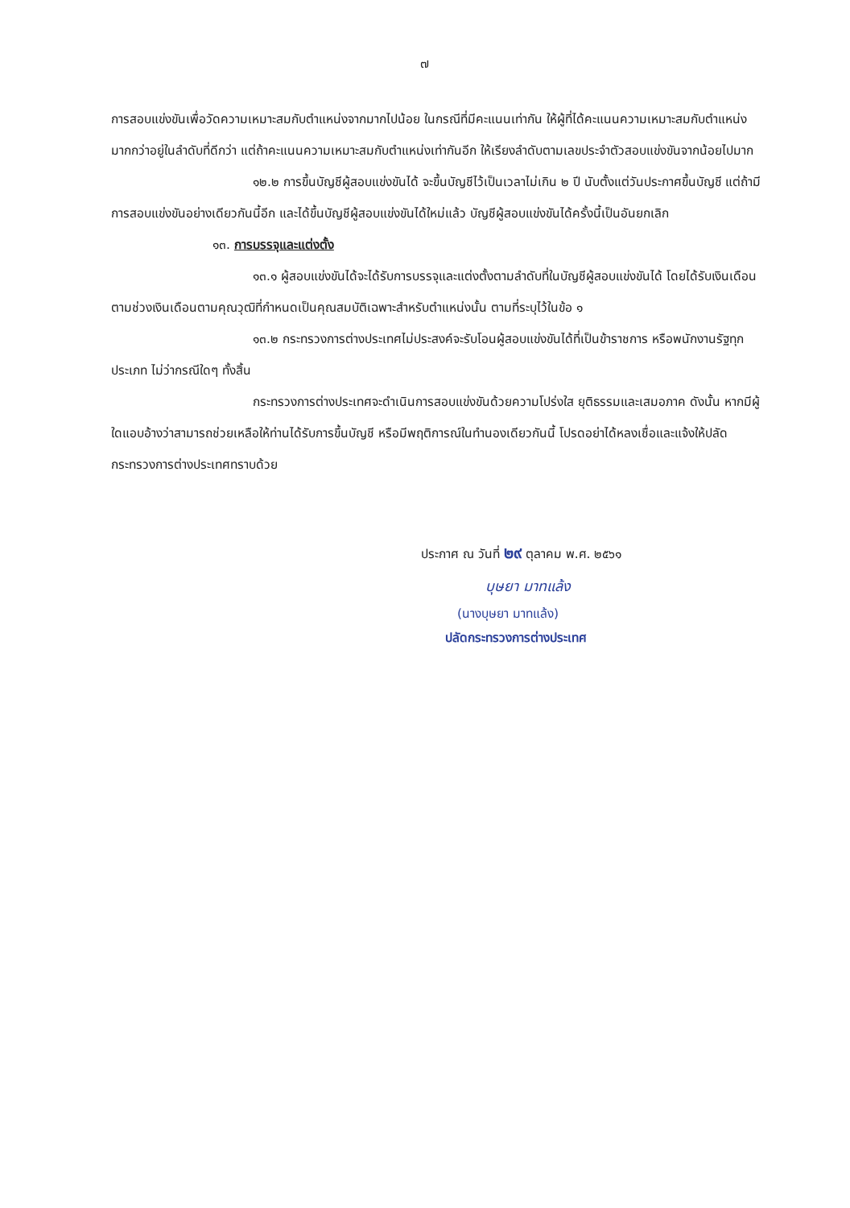๗
การสอบแข่งขันเพื่อวัดความเหมาะสมกับตำแหน่งจากมากไปน้อย ในกรณีที่มีคะแนนเท่ากัน ให้ผู้ที่ได้คะแนนความเหมาะสมกับตำแหน่งมากกว่าอยู่ในลำดับที่ดีกว่า แต่ถ้าคะแนนความเหมาะสมกับตำแหน่งเท่ากันอีก ให้เรียงลำดับตามเลขประจำตัวสอบแข่งขันจากน้อยไปมาก
๑๒.๒ การขึ้นบัญชีผู้สอบแข่งขันได้ จะขึ้นบัญชีไว้เป็นเวลาไม่เกิน ๒ ปี นับตั้งแต่วันประกาศขึ้นบัญชี แต่ถ้ามีการสอบแข่งขันอย่างเดียวกันนี้อีก และได้ขึ้นบัญชีผู้สอบแข่งขันได้ใหม่แล้ว บัญชีผู้สอบแข่งขันได้ครั้งนี้เป็นอันยกเลิก
๑๓. การบรรจุและแต่งตั้ง
๑๓.๑ ผู้สอบแข่งขันได้จะได้รับการบรรจุและแต่งตั้งตามลำดับที่ในบัญชีผู้สอบแข่งขันได้ โดยได้รับเงินเดือนตามช่วงเงินเดือนตามคุณวุฒิที่กำหนดเป็นคุณสมบัติเฉพาะสำหรับตำแหน่งนั้น ตามที่ระบุไว้ในข้อ ๑
๑๓.๒ กระทรวงการต่างประเทศไม่ประสงค์จะรับโอนผู้สอบแข่งขันได้ที่เป็นข้าราชการ หรือพนักงานรัฐทุกประเภท ไม่ว่ากรณีใดๆ ทั้งสิ้น
กระทรวงการต่างประเทศจะดำเนินการสอบแข่งขันด้วยความโปร่งใส ยุติธรรมและเสมอภาค ดังนั้น หากมีผู้ใดแอบอ้างว่าสามารถช่วยเหลือให้ท่านได้รับการขึ้นบัญชี หรือมีพฤติการณ์ในทำนองเดียวกันนี้ โปรดอย่าได้หลงเชื่อและแจ้งให้ปลัดกระทรวงการต่างประเทศทราบด้วย
ประกาศ ณ วันที่ ๒๙ ตุลาคม พ.ศ. ๒๕๖๑
บุษยา มาทแล้ง
(นางบุษยา มาทแล้ง)
ปลัดกระทรวงการต่างประเทศ